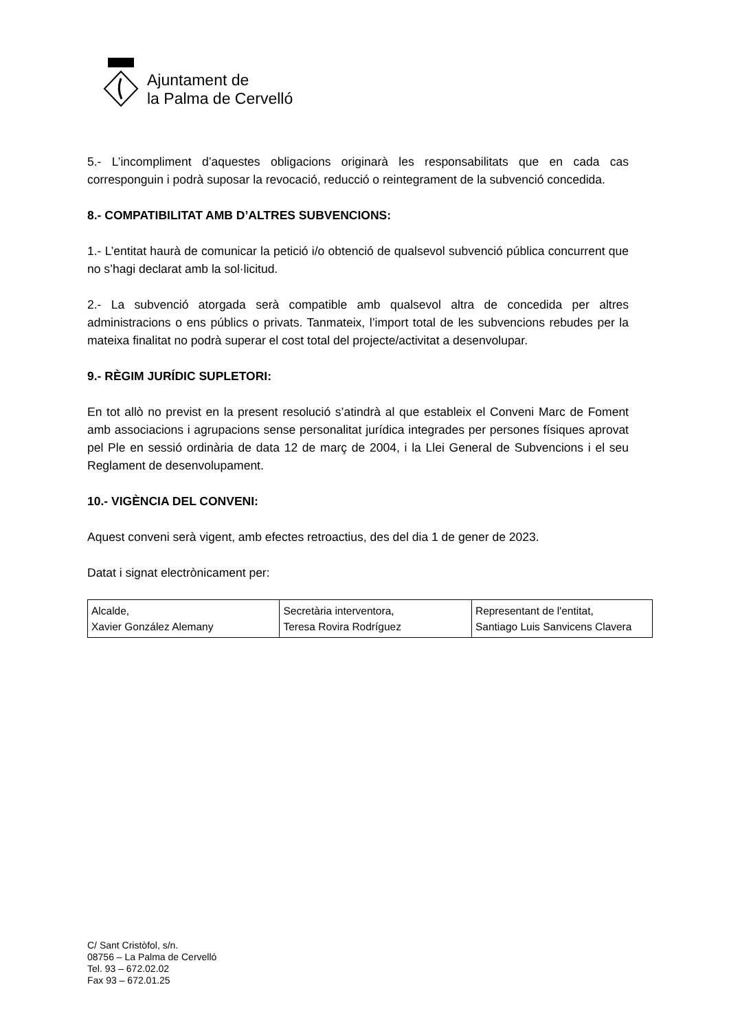Ajuntament de
la Palma de Cervelló
5.- L’incompliment d’aquestes obligacions originarà les responsabilitats que en cada cas corresponguin i podrà suposar la revocació, reducció o reintegrament de la subvenció concedida.
8.- COMPATIBILITAT AMB D’ALTRES SUBVENCIONS:
1.- L’entitat haurà de comunicar la petició i/o obtenció de qualsevol subvenció pública concurrent que no s’hagi declarat amb la sol·licitud.
2.- La subvenció atorgada serà compatible amb qualsevol altra de concedida per altres administracions o ens públics o privats. Tanmateix, l’import total de les subvencions rebudes per la mateixa finalitat no podrà superar el cost total del projecte/activitat a desenvolupar.
9.- RÈGIM JURÍDIC SUPLETORI:
En tot allò no previst en la present resolució s’atindrà al que estableix el Conveni Marc de Foment amb associacions i agrupacions sense personalitat jurídica integrades per persones físiques aprovat pel Ple en sessió ordinària de data 12 de març de 2004, i la Llei General de Subvencions i el seu Reglament de desenvolupament.
10.- VIGÈNCIA DEL CONVENI:
Aquest conveni serà vigent, amb efectes retroactius, des del dia 1 de gener de 2023.
Datat i signat electrònicament per:
| Alcalde, Xavier González Alemany | Secretària interventora, Teresa Rovira Rodríguez | Representant de l'entitat, Santiago Luis Sanvicens Clavera |
C/ Sant Cristòfol, s/n.
08756 – La Palma de Cervelló
Tel. 93 – 672.02.02
Fax 93 – 672.01.25